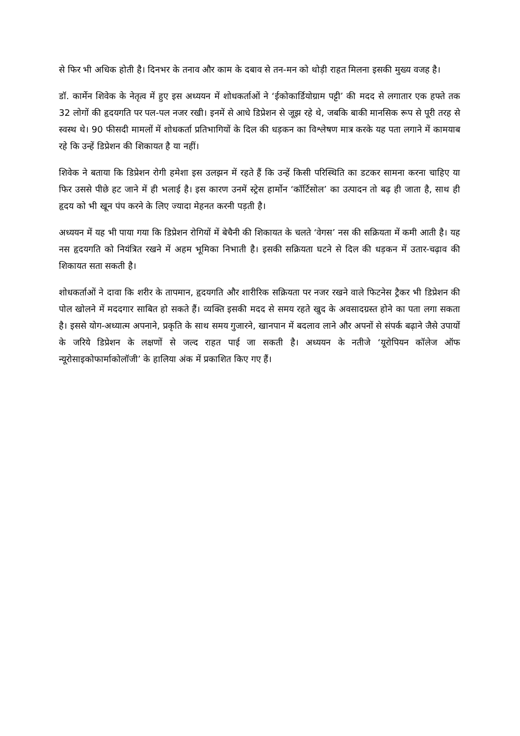से फिर भी अधिक होती है। दिनभर के तनाव और काम के दबाव से तन-मन को थोड़ी राहत मिलना इसकी मुख्य वजह है।
डॉ. कार्मेन शिवेक के नेतृत्व में हुए इस अध्ययन में शोधकर्ताओं ने ‘ईकोकार्डियोग्राम पट्टी’ की मदद से लगातार एक हफ्ते तक 32 लोगों की हृदयगति पर पल-पल नजर रखी। इनमें से आधे डिप्रेशन से जूझ रहे थे, जबकि बाकी मानसिक रूप से पूरी तरह से स्वस्थ थे। 90 फीसदी मामलों में शोधकर्ता प्रतिभागियों के दिल की धड़कन का विश्लेषण मात्र करके यह पता लगाने में कामयाब रहे कि उन्हें डिप्रेशन की शिकायत है या नहीं।
शिवेक ने बताया कि डिप्रेशन रोगी हमेशा इस उलझन में रहते हैं कि उन्हें किसी परिस्थिति का डटकर सामना करना चाहिए या फिर उससे पीछे हट जाने में ही भलाई है। इस कारण उनमें स्ट्रेस हार्मोन ‘कॉर्टिसोल’ का उत्पादन तो बढ़ ही जाता है, साथ ही हृदय को भी खून पंप करने के लिए ज्यादा मेहनत करनी पड़ती है।
अध्ययन में यह भी पाया गया कि डिप्रेशन रोगियों में बेचैनी की शिकायत के चलते ‘वेगस’ नस की सक्रियता में कमी आती है। यह नस हृदयगति को नियंत्रित रखने में अहम भूमिका निभाती है। इसकी सक्रियता घटने से दिल की धड़कन में उतार-चढ़ाव की शिकायत सता सकती है।
शोधकर्ताओं ने दावा कि शरीर के तापमान, हृदयगति और शारीरिक सक्रियता पर नजर रखने वाले फिटनेस ट्रैकर भी डिप्रेशन की पोल खोलने में मददगार साबित हो सकते हैं। व्यक्ति इसकी मदद से समय रहते खुद के अवसादग्रस्त होने का पता लगा सकता है। इससे योग-अध्यात्म अपनाने, प्रकृति के साथ समय गुजारने, खानपान में बदलाव लाने और अपनों से संपर्क बढ़ाने जैसे उपायों के जरिये डिप्रेशन के लक्षणों से जल्द राहत पाई जा सकती है। अध्ययन के नतीजे ‘यूरोपियन कॉलेज ऑफ न्यूरोसाइकोफार्माकोलॉजी’ के हालिया अंक में प्रकाशित किए गए हैं।